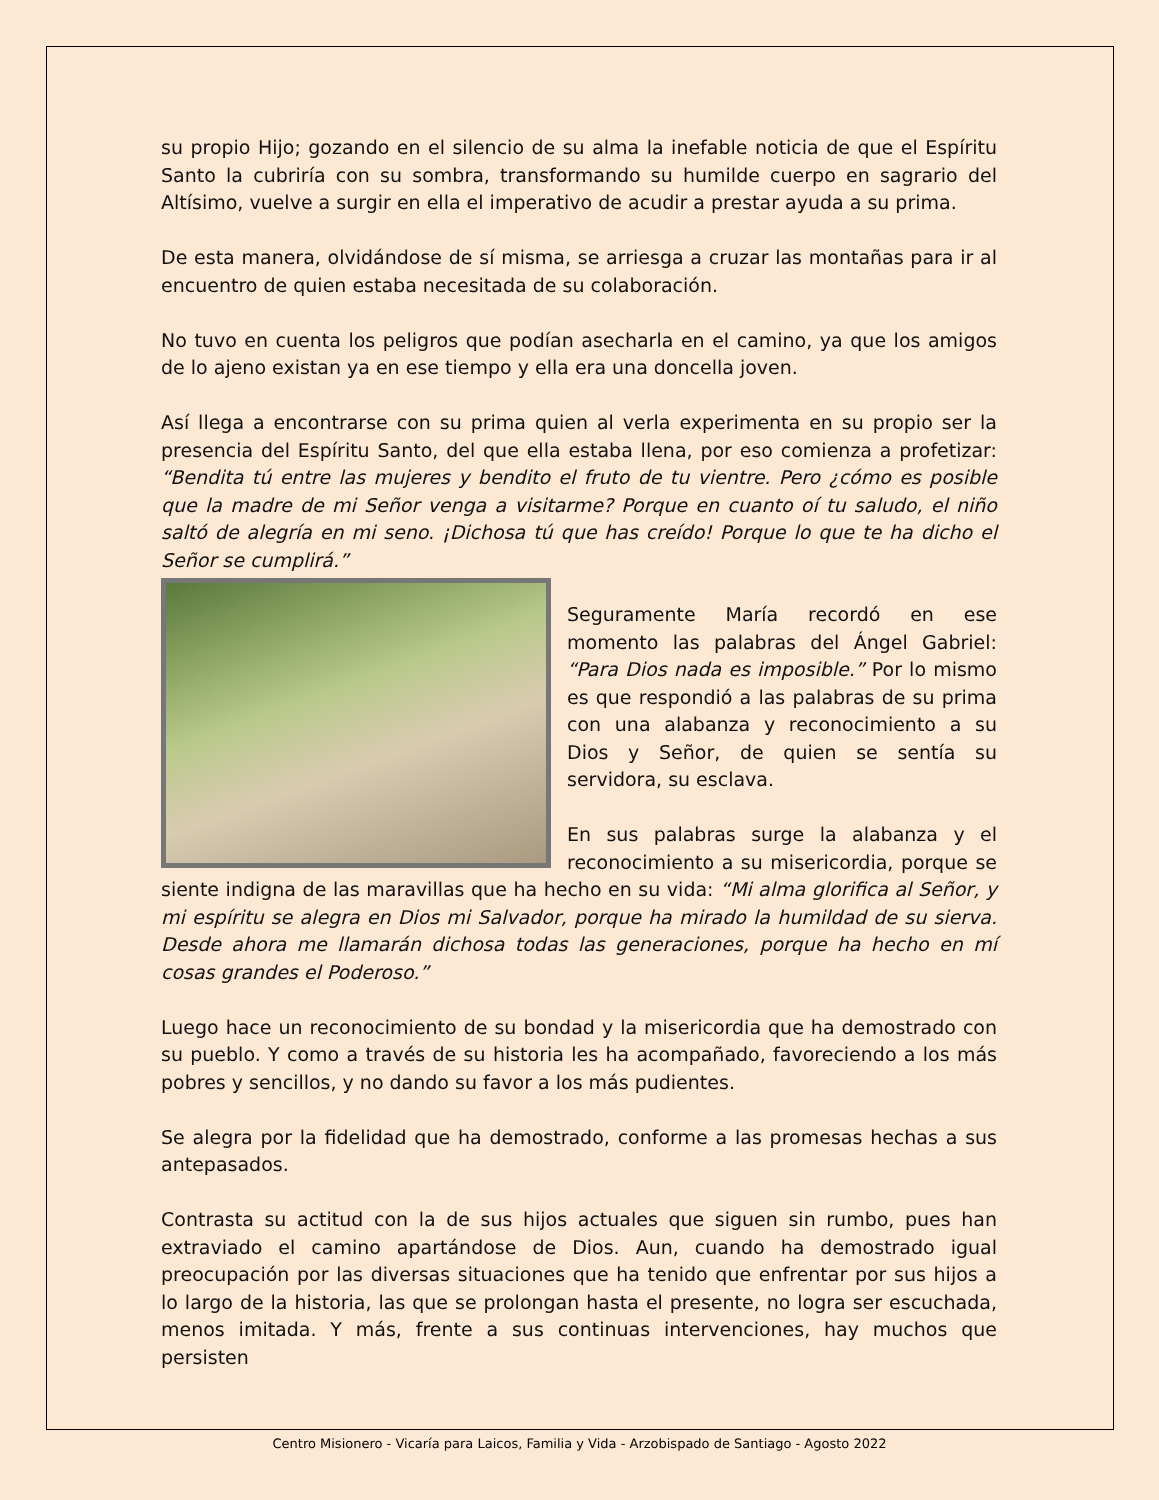su propio Hijo; gozando en el silencio de su alma la inefable noticia de que el Espíritu Santo la cubriría con su sombra, transformando su humilde cuerpo en sagrario del Altísimo, vuelve a surgir en ella el imperativo de acudir a prestar ayuda a su prima.
De esta manera, olvidándose de sí misma, se arriesga a cruzar las montañas para ir al encuentro de quien estaba necesitada de su colaboración.
No tuvo en cuenta los peligros que podían asecharla en el camino, ya que los amigos de lo ajeno existan ya en ese tiempo y ella era una doncella joven.
Así llega a encontrarse con su prima quien al verla experimenta en su propio ser la presencia del Espíritu Santo, del que ella estaba llena, por eso comienza a profetizar: “Bendita tú entre las mujeres y bendito el fruto de tu vientre. Pero ¿cómo es posible que la madre de mi Señor venga a visitarme? Porque en cuanto oí tu saludo, el niño saltó de alegría en mi seno. ¡Dichosa tú que has creído! Porque lo que te ha dicho el Señor se cumplirá.”
Seguramente María recordó en ese momento las palabras del Ángel Gabriel: “Para Dios nada es imposible.” Por lo mismo es que respondió a las palabras de su prima con una alabanza y reconocimiento a su Dios y Señor, de quien se sentía su servidora, su esclava.
En sus palabras surge la alabanza y el reconocimiento a su misericordia, porque se siente indigna de las maravillas que ha hecho en su vida: “Mi alma glorifica al Señor, y mi espíritu se alegra en Dios mi Salvador, porque ha mirado la humildad de su sierva. Desde ahora me llamarán dichosa todas las generaciones, porque ha hecho en mí cosas grandes el Poderoso.”
Luego hace un reconocimiento de su bondad y la misericordia que ha demostrado con su pueblo. Y como a través de su historia les ha acompañado, favoreciendo a los más pobres y sencillos, y no dando su favor a los más pudientes.
Se alegra por la fidelidad que ha demostrado, conforme a las promesas hechas a sus antepasados.
Contrasta su actitud con la de sus hijos actuales que siguen sin rumbo, pues han extraviado el camino apartándose de Dios. Aun, cuando ha demostrado igual preocupación por las diversas situaciones que ha tenido que enfrentar por sus hijos a lo largo de la historia, las que se prolongan hasta el presente, no logra ser escuchada, menos imitada. Y más, frente a sus continuas intervenciones, hay muchos que persisten
Centro Misionero - Vicaría para Laicos, Familia y Vida - Arzobispado de Santiago - Agosto 2022